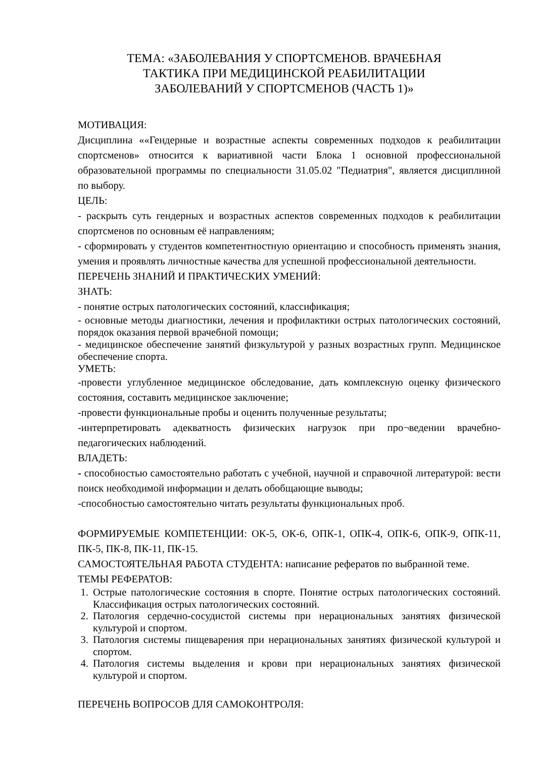ТЕМА: «ЗАБОЛЕВАНИЯ У СПОРТСМЕНОВ. ВРАЧЕБНАЯ
ТАКТИКА ПРИ МЕДИЦИНСКОЙ РЕАБИЛИТАЦИИ
ЗАБОЛЕВАНИЙ У СПОРТСМЕНОВ (ЧАСТЬ 1)»
МОТИВАЦИЯ:
Дисциплина ««Гендерные и возрастные аспекты современных подходов к реабилитации спортсменов» относится к вариативной части Блока 1 основной профессиональной образовательной программы по специальности 31.05.02 "Педиатрия", является дисциплиной по выбору.
ЦЕЛЬ:
- раскрыть суть гендерных и возрастных аспектов современных подходов к реабилитации спортсменов по основным её направлениям;
- сформировать у студентов компетентностную ориентацию и способность применять знания, умения и проявлять личностные качества для успешной профессиональной деятельности.
ПЕРЕЧЕНЬ ЗНАНИЙ И ПРАКТИЧЕСКИХ УМЕНИЙ:
ЗНАТЬ:
- понятие острых патологических состояний, классификация;
- основные методы диагностики, лечения и профилактики острых патологических состояний, порядок оказания первой врачебной помощи;
- медицинское обеспечение занятий физкультурой у разных возрастных групп. Медицинское обеспечение спорта.
УМЕТЬ:
-провести углубленное медицинское обследование, дать комплексную оценку физического состояния, составить медицинское заключение;
-провести функциональные пробы и оценить полученные результаты;
-интерпретировать адекватность физических нагрузок при про¬ведении врачебно-педагогических наблюдений.
ВЛАДЕТЬ:
- способностью самостоятельно работать с учебной, научной и справочной литературой: вести поиск необходимой информации и делать обобщающие выводы;
-способностью самостоятельно читать результаты функциональных проб.
ФОРМИРУЕМЫЕ КОМПЕТЕНЦИИ: ОК-5, ОК-6, ОПК-1, ОПК-4, ОПК-6, ОПК-9, ОПК-11, ПК-5, ПК-8, ПК-11, ПК-15.
САМОСТОЯТЕЛЬНАЯ РАБОТА СТУДЕНТА: написание рефератов по выбранной теме.
ТЕМЫ РЕФЕРАТОВ:
1. Острые патологические состояния в спорте. Понятие острых патологических состояний. Классификация острых патологических состояний.
2. Патология сердечно-сосудистой системы при нерациональных занятиях физической культурой и спортом.
3. Патология системы пищеварения при нерациональных занятиях физической культурой и спортом.
4. Патология системы выделения и крови при нерациональных занятиях физической культурой и спортом.
ПЕРЕЧЕНЬ ВОПРОСОВ ДЛЯ САМОКОНТРОЛЯ: